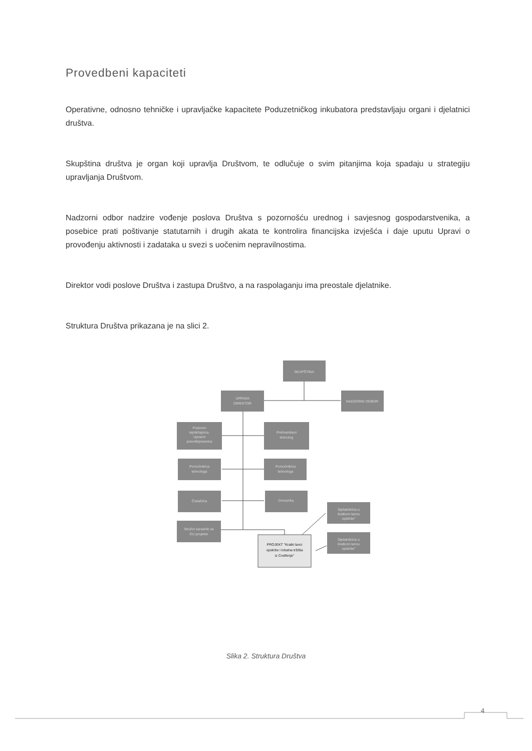Provedbeni kapaciteti
Operativne, odnosno tehničke i upravljačke kapacitete Poduzetničkog inkubatora predstavljaju organi i djelatnici društva.
Skupština društva je organ koji upravlja Društvom, te odlučuje o svim pitanjima koja spadaju u strategiju upravljanja Društvom.
Nadzorni odbor nadzire vođenje poslova Društva s pozornošću urednog i savjesnog gospodarstvenika, a posebice prati poštivanje statutarnih i drugih akata te kontrolira financijska izvješća i daje uputu Upravi o provođenju aktivnosti i zadataka u svezi s uočenim nepravilnostima.
Direktor vodi poslove Društva i zastupa Društvo, a na raspolaganju ima preostale djelatnike.
Struktura Društva prikazana je na slici 2.
SKUPŠTINA
UPRAVA
DIREKTOR
NADZORNI ODBOR
Poslovni
tajnik/tajnica,
Upravni
pravnik/pravnica
Prehrambeni
tehnolog
Pomoćnik/ca
tehnologa
Pomoćnik/ca
tehnologa
Čistač/ica
Domar/ka
Stručni suradnik za
EU projekte
Djelatnik/ica u
kratkom lancu
opskrbe"
Djelatnik/ica u
kratkom lancu
opskrbe"
PROJEKT "Kratki lanci
opskrbe i lokalna tržišta
iz Cvelferije"
Slika 2. Struktura Društva
4